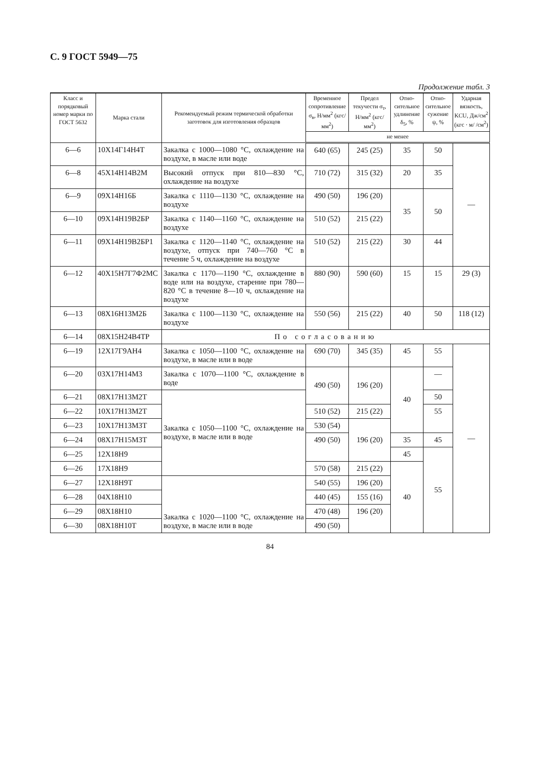С. 9 ГОСТ 5949—75
Продолжение табл. 3
| Класс и порядко­вый номер марки по ГОСТ 5632 | Марка стали | Рекомендуемый режим термической обработки заготовок для изготовления образцов | Времен­ное сопротив­ление σ<sub>в</sub>, Н/мм<sup>2</sup> (кгс/мм<sup>2</sup>) | Предел текучести σ<sub>т</sub>, Н/мм<sup>2</sup> (кгс/мм<sup>2</sup>) | Отно­ситель­ное удлине­ние δ<sub>5</sub>, % | Отно­ситель­ное суже­ние ψ, % | Ударная вязкость, KCU, Дж/см<sup>2</sup> (кгс · м/ /см<sup>2</sup>) |
| --- | --- | --- | --- | --- | --- | --- | --- |
| | | | не менее | | | | |
| 6—6 | 10Х14Г14Н4Т | Закалка с 1000—1080 °С, охлаж­дение на воздухе, в масле или воде | 640 (65) | 245 (25) | 35 | 50 | — |
| 6—8 | 45Х14Н14В2М | Высокий отпуск при 810—830 °С, охлаждение на воздухе | 710 (72) | 315 (32) | 20 | 35 | |
| 6—9 | 09Х14Н16Б | Закалка с 1110—1130 °С, охлаж­дение на воздухе | 490 (50) | 196 (20) | 35 | 50 | |
| 6—10 | 09Х14Н19В2БР | Закалка с 1140—1160 °С, охлаж­дение на воздухе | 510 (52) | 215 (22) | | | |
| 6—11 | 09Х14Н19В2БР1 | Закалка с 1120—1140 °С, охлаж­дение на воздухе, отпуск при 740—760 °С в течение 5 ч, охлаждение на воздухе | 510 (52) | 215 (22) | 30 | 44 | |
| 6—12 | 40Х15Н7Г7Ф2МС | Закалка с 1170—1190 °С, охлаж­дение в воде или на воздухе, старе­ние при 780—820 °С в течение 8—10 ч, охлаждение на воздухе | 880 (90) | 590 (60) | 15 | 15 | 29 (3) |
| 6—13 | 08Х16Н13М2Б | Закалка с 1100—1130 °С, охлаж­дение на воздухе | 550 (56) | 215 (22) | 40 | 50 | 118 (12) |
| 6—14 | 08Х15Н24В4ТР | По согласованию | | | | | |
| 6—19 | 12Х17Г9АН4 | Закалка с 1050—1100 °С, охлаж­дение на воздухе, в масле или в воде | 690 (70) | 345 (35) | 45 | 55 | — |
| 6—20 | 03Х17Н14М3 | Закалка с 1070—1100 °С, охлаж­дение в воде | 490 (50) | 196 (20) | 40 | — | |
| 6—21 | 08Х17Н13М2Т | Закалка с 1050—1100 °С, охлаж­дение на воздухе, в масле или в воде | | | | 50 | |
| 6—22 | 10Х17Н13М2Т | | 510 (52) | 215 (22) | | 55 | |
| 6—23 | 10Х17Н13М3Т | | 530 (54) | 196 (20) | | | |
| 6—24 | 08Х17Н15М3Т | | 490 (50) | | 35 | 45 | |
| 6—25 | 12Х18Н9 | | | | 45 | 55 | |
| 6—26 | 17Х18Н9 | | 570 (58) | 215 (22) | 40 | | |
| 6—27 | 12Х18Н9Т | Закалка с 1020—1100 °С, охлаж­дение на воздухе, в масле или в воде | 540 (55) | 196 (20) | | | |
| 6—28 | 04Х18Н10 | | 440 (45) | 155 (16) | | | |
| 6—29 | 08Х18Н10 | | 470 (48) | 196 (20) | | | |
| 6—30 | 08Х18Н10Т | | 490 (50) | | | | |
84